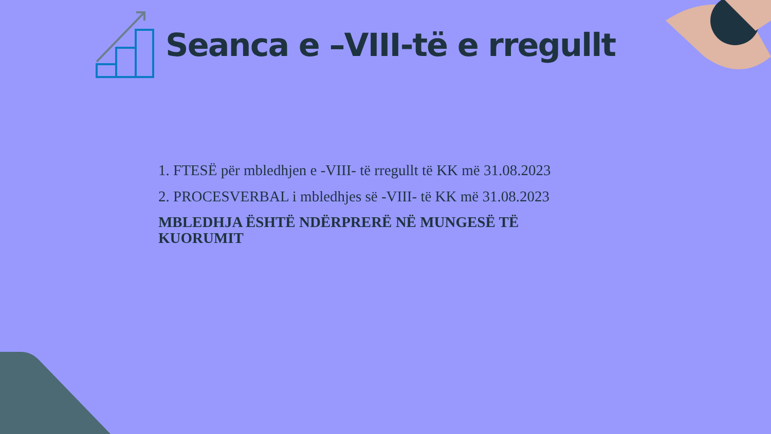Seanca e –VIII-të e rregullt
1. FTESË për mbledhjen e -VIII- të rregullt të KK më 31.08.2023
2. PROCESVERBAL i mbledhjes së -VIII- të KK më 31.08.2023
MBLEDHJA ËSHTË NDËRPRERË NË MUNGESË TË
KUORUMIT